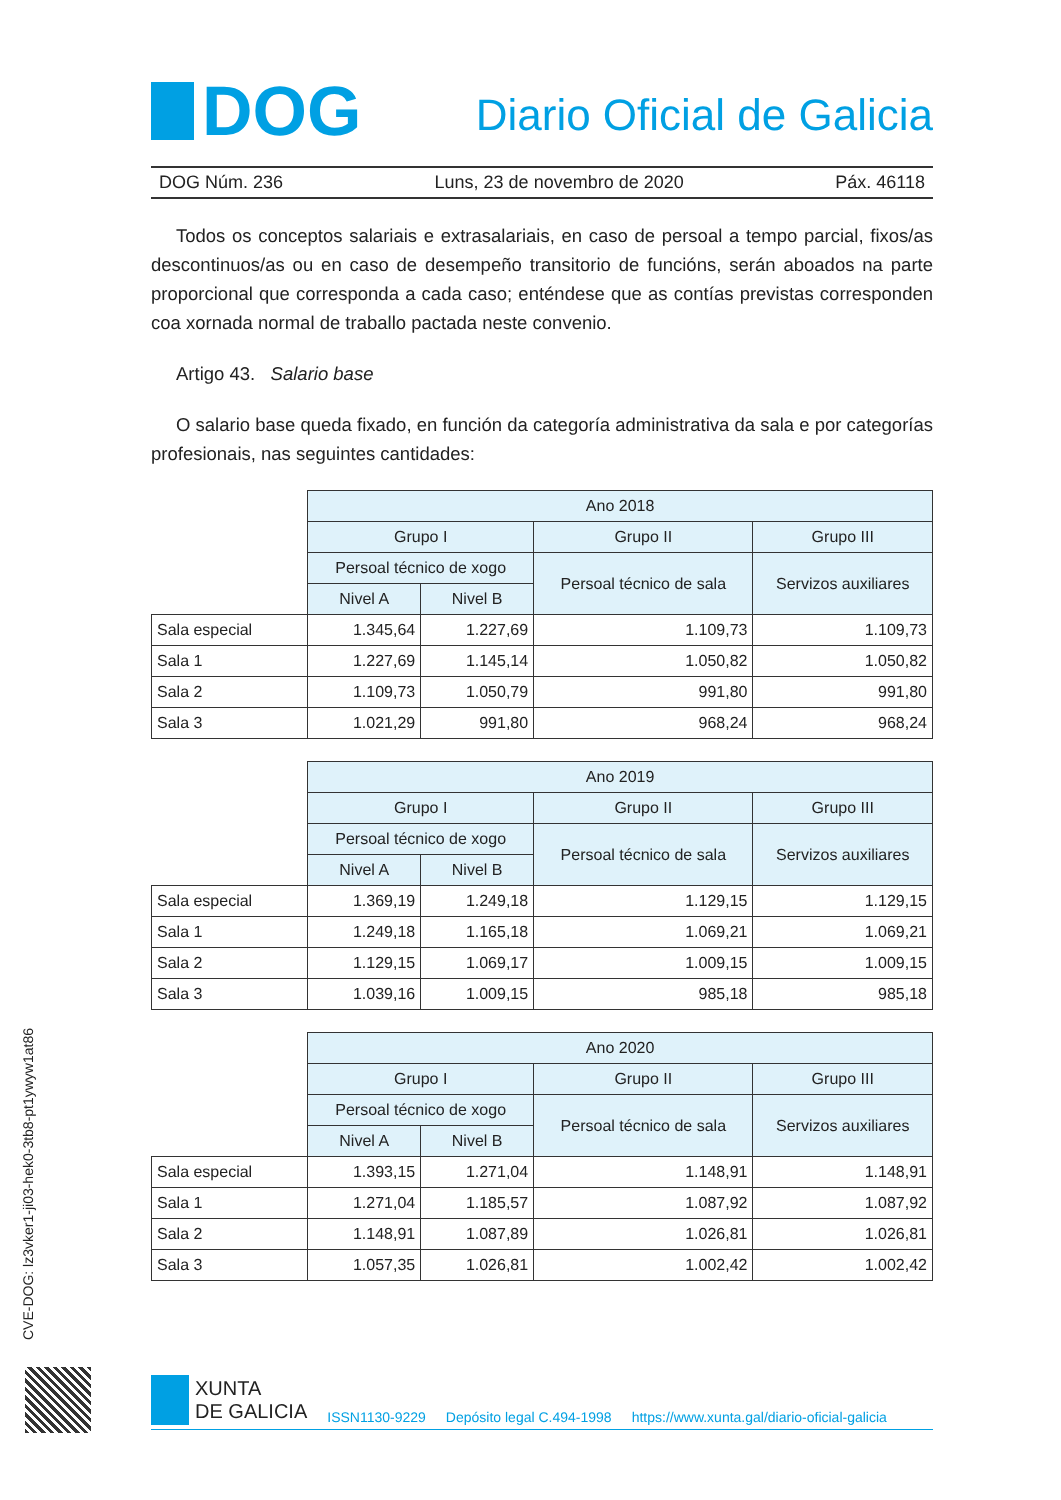DOG
Diario Oficial de Galicia
DOG Núm. 236 Luns, 23 de novembro de 2020 Páx. 46118
Todos os conceptos salariais e extrasalariais, en caso de persoal a tempo parcial, fixos/as descontinuos/as ou en caso de desempeño transitorio de funcións, serán aboados na parte proporcional que corresponda a cada caso; enténdese que as contías previstas correspon­den coa xornada normal de traballo pactada neste convenio.
Artigo 43. Salario base
O salario base queda fixado, en función da categoría administrativa da sala e por cate­gorías profesionais, nas seguintes cantidades:
| | Ano 2018 | | | |
| --- | --- | --- | --- | --- |
| | Grupo I | | Grupo II | Grupo III |
| | Persoal técnico de xogo | | Persoal técnico de sala | Servizos auxiliares |
| | Nivel A | Nivel B | | |
| Sala especial | 1.345,64 | 1.227,69 | 1.109,73 | 1.109,73 |
| Sala 1 | 1.227,69 | 1.145,14 | 1.050,82 | 1.050,82 |
| Sala 2 | 1.109,73 | 1.050,79 | 991,80 | 991,80 |
| Sala 3 | 1.021,29 | 991,80 | 968,24 | 968,24 |
| | Ano 2019 | | | |
| --- | --- | --- | --- | --- |
| | Grupo I | | Grupo II | Grupo III |
| | Persoal técnico de xogo | | Persoal técnico de sala | Servizos auxiliares |
| | Nivel A | Nivel B | | |
| Sala especial | 1.369,19 | 1.249,18 | 1.129,15 | 1.129,15 |
| Sala 1 | 1.249,18 | 1.165,18 | 1.069,21 | 1.069,21 |
| Sala 2 | 1.129,15 | 1.069,17 | 1.009,15 | 1.009,15 |
| Sala 3 | 1.039,16 | 1.009,15 | 985,18 | 985,18 |
| | Ano 2020 | | | |
| --- | --- | --- | --- | --- |
| | Grupo I | | Grupo II | Grupo III |
| | Persoal técnico de xogo | | Persoal técnico de sala | Servizos auxiliares |
| | Nivel A | Nivel B | | |
| Sala especial | 1.393,15 | 1.271,04 | 1.148,91 | 1.148,91 |
| Sala 1 | 1.271,04 | 1.185,57 | 1.087,92 | 1.087,92 |
| Sala 2 | 1.148,91 | 1.087,89 | 1.026,81 | 1.026,81 |
| Sala 3 | 1.057,35 | 1.026,81 | 1.002,42 | 1.002,42 |
CVE-DOG: lz3vker1-ji03-hek0-3tb8-pt1ywyw1at86
XUNTA
DE GALICIA
ISSN1130-9229 Depósito legal C.494-1998 https://www.xunta.gal/diario-oficial-galicia